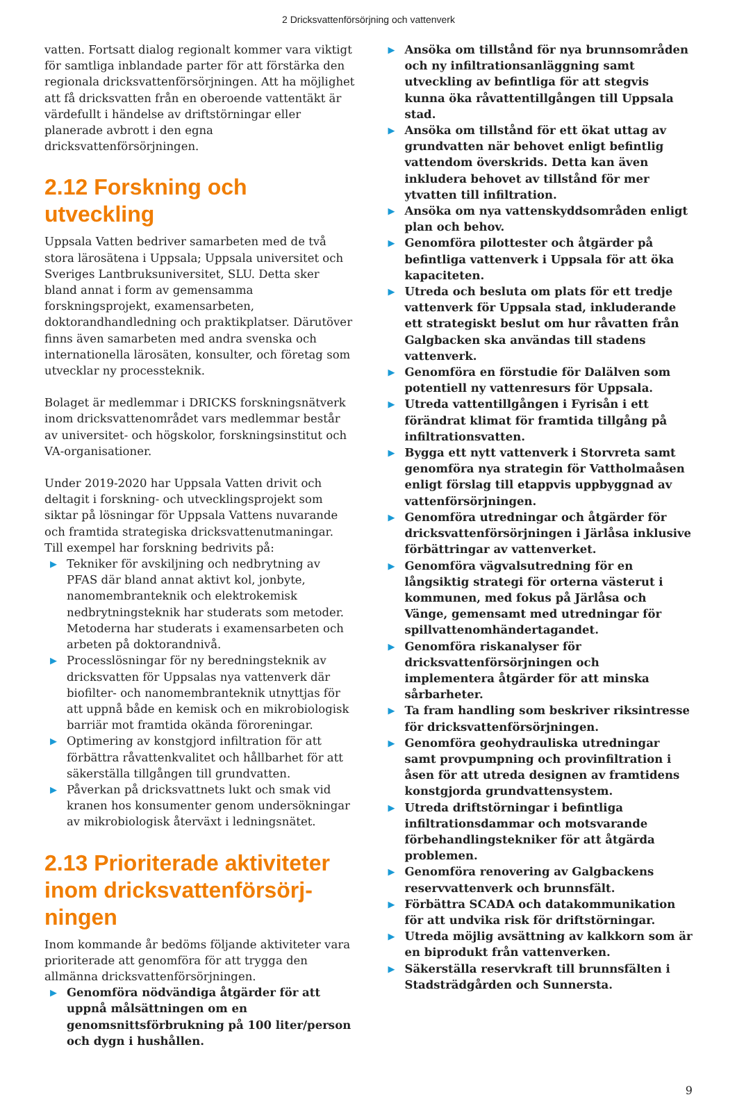2 Dricksvattenförsörjning och vattenverk
vatten. Fortsatt dialog regionalt kommer vara viktigt för samtliga inblandade parter för att förstärka den regionala dricksvattenförsörjningen. Att ha möjlighet att få dricksvatten från en oberoende vattentäkt är värdefullt i händelse av driftstörningar eller planerade avbrott i den egna dricksvattenförsörjningen.
2.12 Forskning och utveckling
Uppsala Vatten bedriver samarbeten med de två stora lärosätena i Uppsala; Uppsala universitet och Sveriges Lantbruksuniversitet, SLU. Detta sker bland annat i form av gemensamma forskningsprojekt, examens­arbeten, doktorandhandledning och praktikplatser. Därutöver finns även samarbeten med andra svenska och internationella lärosäten, konsulter, och företag som utvecklar ny processteknik.
Bolaget är medlemmar i DRICKS forskningsnätverk inom dricksvattenområdet vars medlemmar består av universitet- och högskolor, forskningsinstitut och VA-organisationer.
Under 2019-2020 har Uppsala Vatten drivit och deltagit i forskning- och utvecklingsprojekt som siktar på lösningar för Uppsala Vattens nuvarande och framtida strategiska dricksvattenutmaningar. Till exempel har forskning bedrivits på:
▶ Tekniker för avskiljning och nedbrytning av PFAS där bland annat aktivt kol, jonbyte, nanomembranteknik och elektrokemisk nedbrytningsteknik har studerats som metoder. Metoderna har studerats i examensarbeten och arbeten på doktorandnivå.
▶ Processlösningar för ny beredningsteknik av dricksvatten för Uppsalas nya vattenverk där biofilter- och nanomembranteknik utnyttjas för att uppnå både en kemisk och en mikrobiologisk barriär mot framtida okända föroreningar.
▶ Optimering av konstgjord infiltration för att förbättra råvattenkvalitet och hållbarhet för att säkerställa tillgången till grundvatten.
▶ Påverkan på dricksvattnets lukt och smak vid kranen hos konsumenter genom undersökningar av mikrobiologisk återväxt i ledningsnätet.
2.13 Prioriterade aktiviteter inom dricksvattenförsörj­ningen
Inom kommande år bedöms följande aktiviteter vara prioriterade att genomföra för att trygga den allmänna dricksvattenförsörjningen.
▶ Genomföra nödvändiga åtgärder för att uppnå målsättningen om en genomsnittsförbrukning på 100 liter/person och dygn i hushållen.
▶ Ansöka om tillstånd för nya brunnsområden och ny infiltrationsanläggning samt utveckling av befintliga för att stegvis kunna öka råvattentillgången till Uppsala stad.
▶ Ansöka om tillstånd för ett ökat uttag av grundvatten när behovet enligt befintlig vattendom överskrids. Detta kan även inkludera behovet av tillstånd för mer ytvatten till infiltration.
▶ Ansöka om nya vattenskyddsområden enligt plan och behov.
▶ Genomföra pilottester och åtgärder på befintliga vattenverk i Uppsala för att öka kapaciteten.
▶ Utreda och besluta om plats för ett tredje vattenverk för Uppsala stad, inkluderande ett strategiskt beslut om hur råvatten från Galgbacken ska användas till stadens vattenverk.
▶ Genomföra en förstudie för Dalälven som potentiell ny vattenresurs för Uppsala.
▶ Utreda vattentillgången i Fyrisån i ett förändrat klimat för framtida tillgång på infiltrationsvatten.
▶ Bygga ett nytt vattenverk i Storvreta samt genomföra nya strategin för Vattholmaåsen enligt förslag till etappvis uppbyggnad av vattenförsörjningen.
▶ Genomföra utredningar och åtgärder för dricksvattenförsörjningen i Järlåsa inklusive förbättringar av vattenverket.
▶ Genomföra vägvalsutredning för en långsiktig strategi för orterna västerut i kommunen, med fokus på Järlåsa och Vänge, gemensamt med utredningar för spillvattenomhändertagandet.
▶ Genomföra riskanalyser för dricksvattenförsörjningen och implementera åtgärder för att minska sårbarheter.
▶ Ta fram handling som beskriver riksintresse för dricksvattenförsörjningen.
▶ Genomföra geohydrauliska utredningar samt provpumpning och provinfiltration i åsen för att utreda designen av framtidens konstgjorda grundvattensystem.
▶ Utreda driftstörningar i befintliga infiltrationsdammar och motsvarande förbehandlingstekniker för att åtgärda problemen.
▶ Genomföra renovering av Galgbackens reservvattenverk och brunnsfält.
▶ Förbättra SCADA och datakommunikation för att undvika risk för driftstörningar.
▶ Utreda möjlig avsättning av kalkkorn som är en biprodukt från vattenverken.
▶ Säkerställa reservkraft till brunnsfälten i Stadsträdgården och Sunnersta.
9